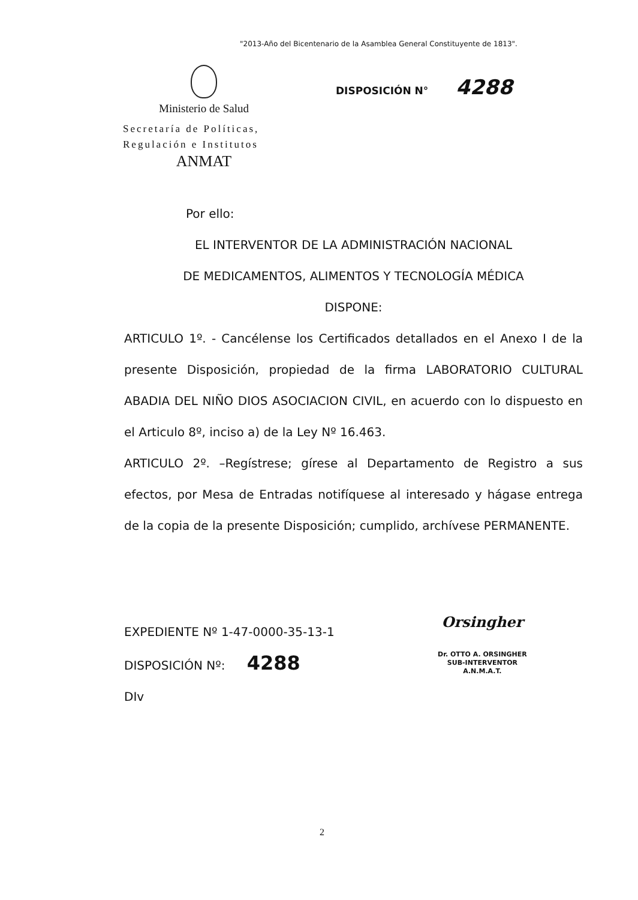"2013-Año del Bicentenario de la Asamblea General Constituyente de 1813".
Ministerio de Salud
Secretaría de Políticas,
Regulación e Institutos
ANMAT
DISPOSICIÓN N° 4288
Por ello:
EL INTERVENTOR DE LA ADMINISTRACIÓN NACIONAL
DE MEDICAMENTOS, ALIMENTOS Y TECNOLOGÍA MÉDICA
DISPONE:
ARTICULO 1º. - Cancélense los Certificados detallados en el Anexo I de la presente Disposición, propiedad de la firma LABORATORIO CULTURAL ABADIA DEL NIÑO DIOS ASOCIACION CIVIL, en acuerdo con lo dispuesto en el Articulo 8º, inciso a) de la Ley Nº 16.463.
ARTICULO 2º. –Regístrese; gírese al Departamento de Registro a sus efectos, por Mesa de Entradas notifíquese al interesado y hágase entrega de la copia de la presente Disposición; cumplido, archívese PERMANENTE.
EXPEDIENTE Nº 1-47-0000-35-13-1
DISPOSICIÓN Nº: 4288
DIv
Orsingher
Dr. OTTO A. ORSINGHER
SUB-INTERVENTOR
A.N.M.A.T.
2